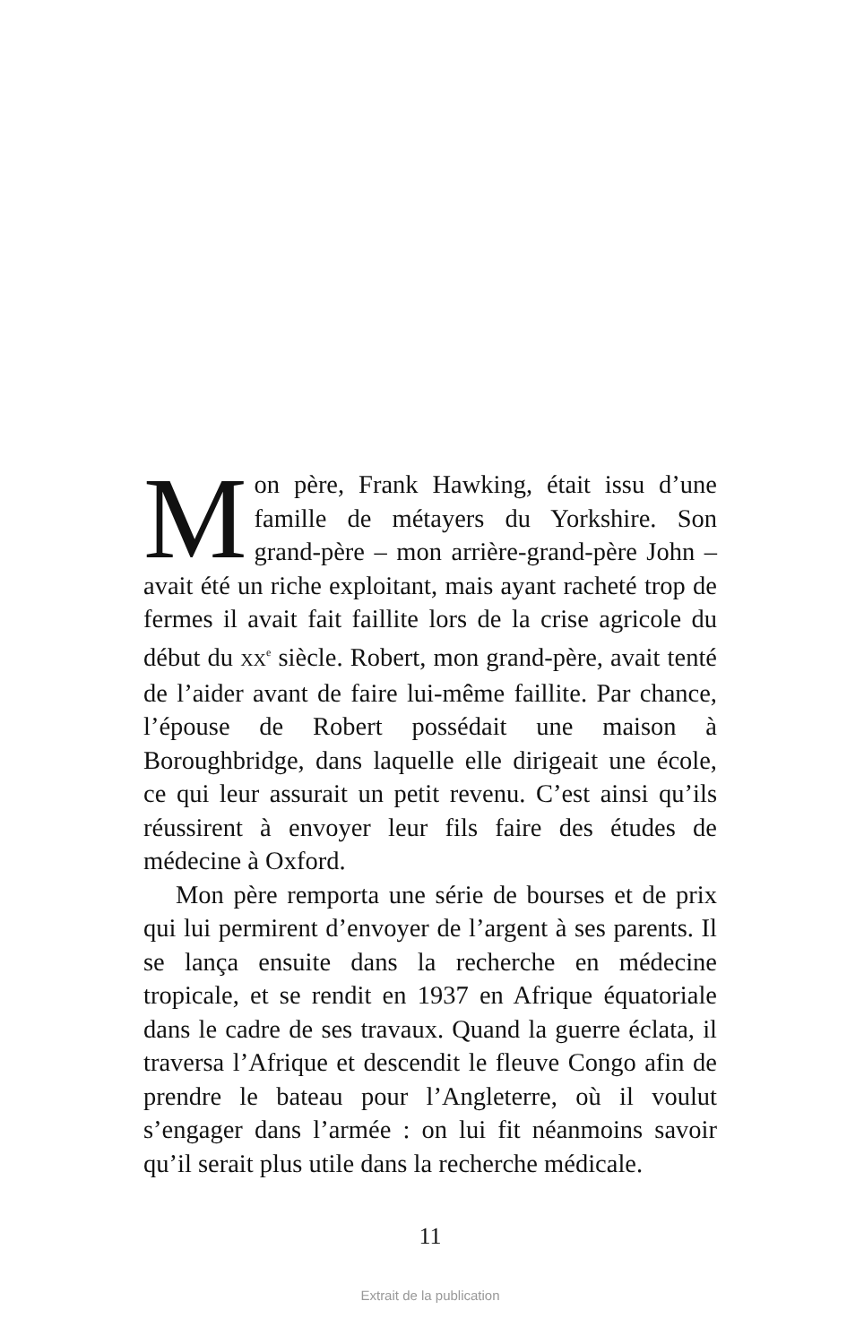Mon père, Frank Hawking, était issu d’une famille de métayers du Yorkshire. Son grand-père – mon arrière-grand-père John – avait été un riche exploitant, mais ayant racheté trop de fermes il avait fait faillite lors de la crise agricole du début du XX<sup>e</sup> siècle. Robert, mon grand-père, avait tenté de l’aider avant de faire lui-même faillite. Par chance, l’épouse de Robert possédait une maison à Boroughbridge, dans laquelle elle dirigeait une école, ce qui leur assurait un petit revenu. C’est ainsi qu’ils réussirent à envoyer leur fils faire des études de médecine à Oxford.
Mon père remporta une série de bourses et de prix qui lui permirent d’envoyer de l’argent à ses parents. Il se lança ensuite dans la recherche en médecine tropicale, et se rendit en 1937 en Afrique équatoriale dans le cadre de ses travaux. Quand la guerre éclata, il traversa l’Afrique et descendit le fleuve Congo afin de prendre le bateau pour l’Angleterre, où il voulut s’engager dans l’armée : on lui fit néanmoins savoir qu’il serait plus utile dans la recherche médicale.
11
Extrait de la publication